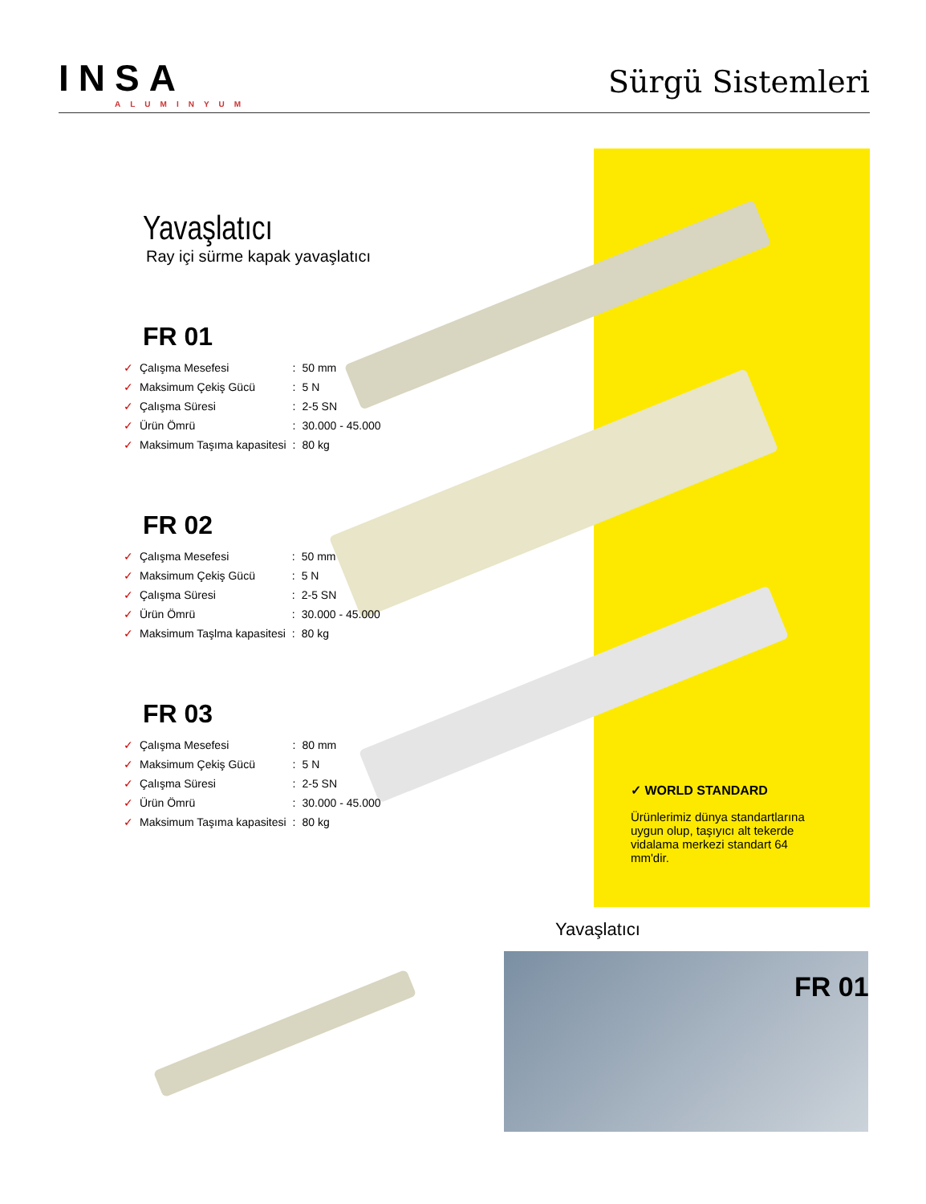INSA
ALUMINYUM
Sürgü Sistemleri
Yavaşlatıcı
Ray içi sürme kapak yavaşlatıcı
FR 01
| ✓ | Çalışma Mesefesi | : | 50 mm |
| ✓ | Maksimum Çekiş Gücü | : | 5 N |
| ✓ | Çalışma Süresi | : | 2-5 SN |
| ✓ | Ürün Ömrü | : | 30.000 - 45.000 |
| ✓ | Maksimum Taşıma kapasitesi | : | 80 kg |
FR 02
| ✓ | Çalışma Mesefesi | : | 50 mm |
| ✓ | Maksimum Çekiş Gücü | : | 5 N |
| ✓ | Çalışma Süresi | : | 2-5 SN |
| ✓ | Ürün Ömrü | : | 30.000 - 45.000 |
| ✓ | Maksimum Taşlma kapasitesi | : | 80 kg |
FR 03
| ✓ | Çalışma Mesefesi | : | 80 mm |
| ✓ | Maksimum Çekiş Gücü | : | 5 N |
| ✓ | Çalışma Süresi | : | 2-5 SN |
| ✓ | Ürün Ömrü | : | 30.000 - 45.000 |
| ✓ | Maksimum Taşıma kapasitesi | : | 80 kg |
✓ WORLD STANDARD
Ürünlerimiz dünya standartlarına uygun olup, taşıyıcı alt tekerde vidalama merkezi standart 64 mm'dir.
Yavaşlatıcı
FR 01